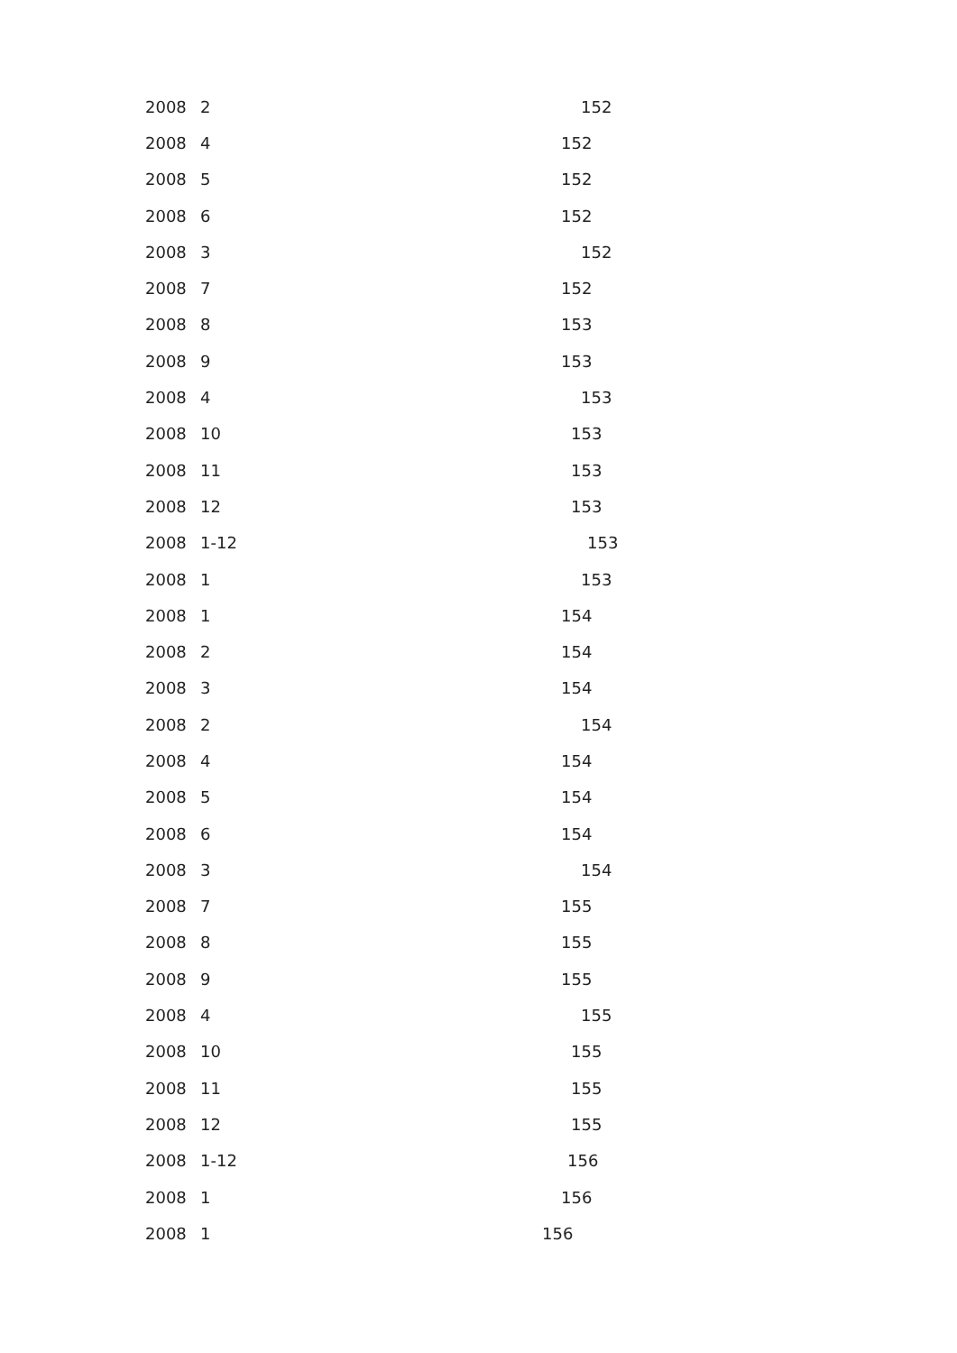2008 2 152
2008 4 152
2008 5 152
2008 6 152
2008 3 152
2008 7 152
2008 8 153
2008 9 153
2008 4 153
2008 10 153
2008 11 153
2008 12 153
2008 1-12 153
2008 1 153
2008 1 154
2008 2 154
2008 3 154
2008 2 154
2008 4 154
2008 5 154
2008 6 154
2008 3 154
2008 7 155
2008 8 155
2008 9 155
2008 4 155
2008 10 155
2008 11 155
2008 12 155
2008 1-12 156
2008 1 156
2008 1 156